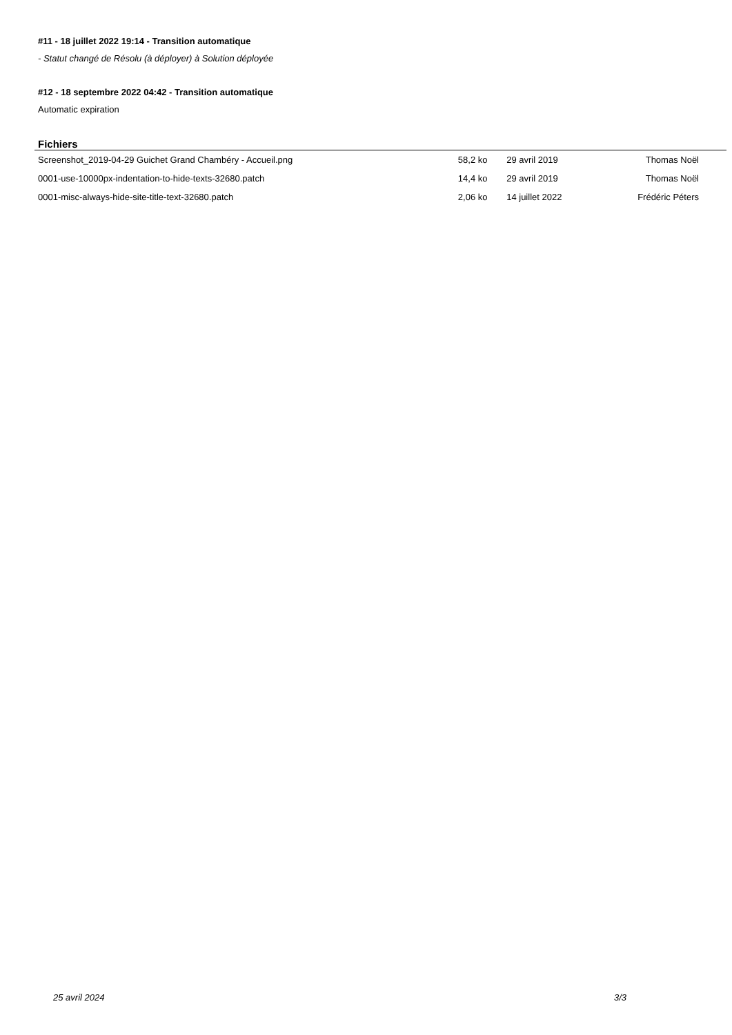#11 - 18 juillet 2022 19:14 - Transition automatique
- Statut changé de Résolu (à déployer) à Solution déployée
#12 - 18 septembre 2022 04:42 - Transition automatique
Automatic expiration
Fichiers
| Screenshot_2019-04-29 Guichet Grand Chambéry - Accueil.png | 58,2 ko | 29 avril 2019 | Thomas Noël |
| 0001-use-10000px-indentation-to-hide-texts-32680.patch | 14,4 ko | 29 avril 2019 | Thomas Noël |
| 0001-misc-always-hide-site-title-text-32680.patch | 2,06 ko | 14 juillet 2022 | Frédéric Péters |
25 avril 2024 3/3